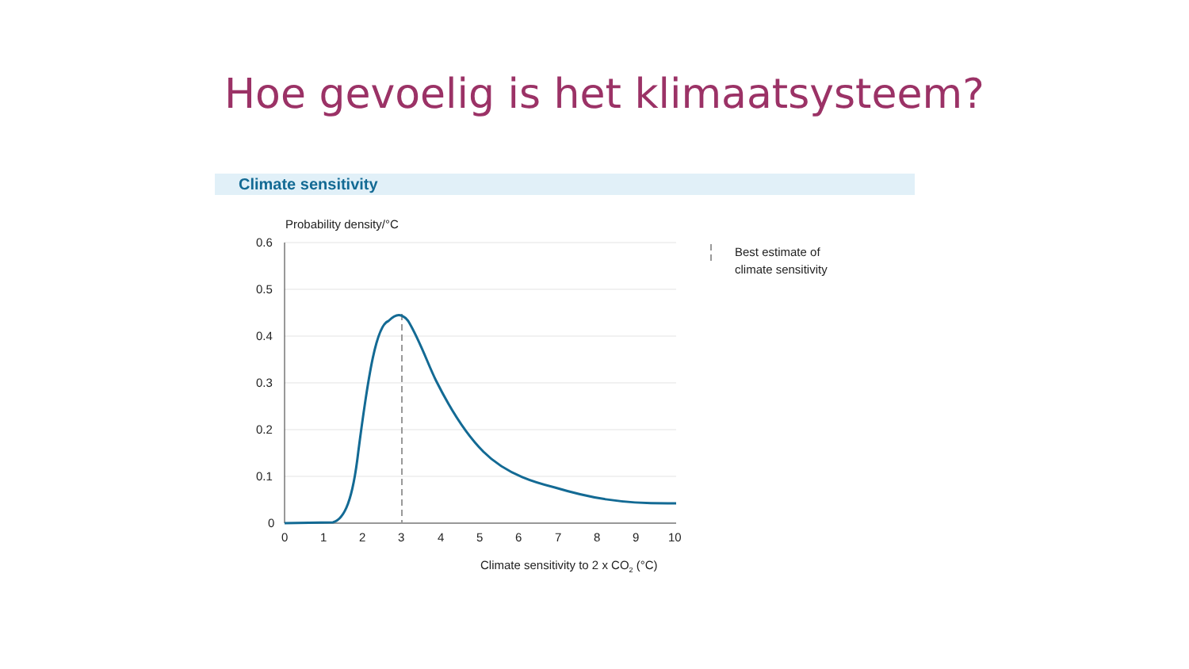Hoe gevoelig is het klimaatsysteem?
Climate sensitivity
Probability density/°C
0.6
0.5
0.4
0.3
0.2
0.1
0
0
1
2
3
4
5
6
7
8
9
10
Climate sensitivity to 2 x CO2 (°C)
Best estimate of
climate sensitivity